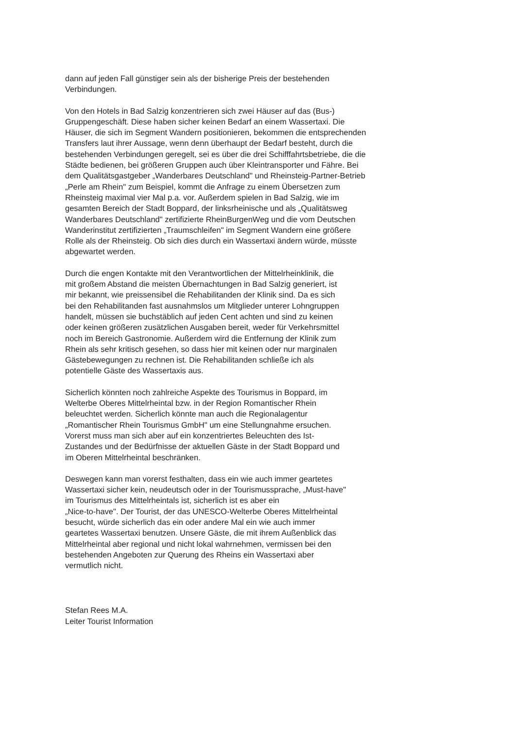dann auf jeden Fall günstiger sein als der bisherige Preis der bestehenden
Verbindungen.
Von den Hotels in Bad Salzig konzentrieren sich zwei Häuser auf das (Bus-)
Gruppengeschäft. Diese haben sicher keinen Bedarf an einem Wassertaxi. Die
Häuser, die sich im Segment Wandern positionieren, bekommen die entsprechenden
Transfers laut ihrer Aussage, wenn denn überhaupt der Bedarf besteht, durch die
bestehenden Verbindungen geregelt, sei es über die drei Schifffahrtsbetriebe, die die
Städte bedienen, bei größeren Gruppen auch über Kleintransporter und Fähre. Bei
dem Qualitätsgastgeber „Wanderbares Deutschland" und Rheinsteig-Partner-Betrieb
„Perle am Rhein" zum Beispiel, kommt die Anfrage zu einem Übersetzen zum
Rheinsteig maximal vier Mal p.a. vor. Außerdem spielen in Bad Salzig, wie im
gesamten Bereich der Stadt Boppard, der linksrheinische und als „Qualitätsweg
Wanderbares Deutschland" zertifizierte RheinBurgenWeg und die vom Deutschen
Wanderinstitut zertifizierten „Traumschleifen" im Segment Wandern eine größere
Rolle als der Rheinsteig. Ob sich dies durch ein Wassertaxi ändern würde, müsste
abgewartet werden.
Durch die engen Kontakte mit den Verantwortlichen der Mittelrheinklinik, die
mit großem Abstand die meisten Übernachtungen in Bad Salzig generiert, ist
mir bekannt, wie preissensibel die Rehabilitanden der Klinik sind. Da es sich
bei den Rehabilitanden fast ausnahmslos um Mitglieder unterer Lohngruppen
handelt, müssen sie buchstäblich auf jeden Cent achten und sind zu keinen
oder keinen größeren zusätzlichen Ausgaben bereit, weder für Verkehrsmittel
noch im Bereich Gastronomie. Außerdem wird die Entfernung der Klinik zum
Rhein als sehr kritisch gesehen, so dass hier mit keinen oder nur marginalen
Gästebewegungen zu rechnen ist. Die Rehabilitanden schließe ich als
potentielle Gäste des Wassertaxis aus.
Sicherlich könnten noch zahlreiche Aspekte des Tourismus in Boppard, im
Welterbe Oberes Mittelrheintal bzw. in der Region Romantischer Rhein
beleuchtet werden. Sicherlich könnte man auch die Regionalagentur
„Romantischer Rhein Tourismus GmbH" um eine Stellungnahme ersuchen.
Vorerst muss man sich aber auf ein konzentriertes Beleuchten des Ist-
Zustandes und der Bedürfnisse der aktuellen Gäste in der Stadt Boppard und
im Oberen Mittelrheintal beschränken.
Deswegen kann man vorerst festhalten, dass ein wie auch immer geartetes
Wassertaxi sicher kein, neudeutsch oder in der Tourismussprache, „Must-have"
im Tourismus des Mittelrheintals ist, sicherlich ist es aber ein
„Nice-to-have". Der Tourist, der das UNESCO-Welterbe Oberes Mittelrheintal
besucht, würde sicherlich das ein oder andere Mal ein wie auch immer
geartetes Wassertaxi benutzen. Unsere Gäste, die mit ihrem Außenblick das
Mittelrheintal aber regional und nicht lokal wahrnehmen, vermissen bei den
bestehenden Angeboten zur Querung des Rheins ein Wassertaxi aber
vermutlich nicht.
Stefan Rees M.A.
Leiter Tourist Information